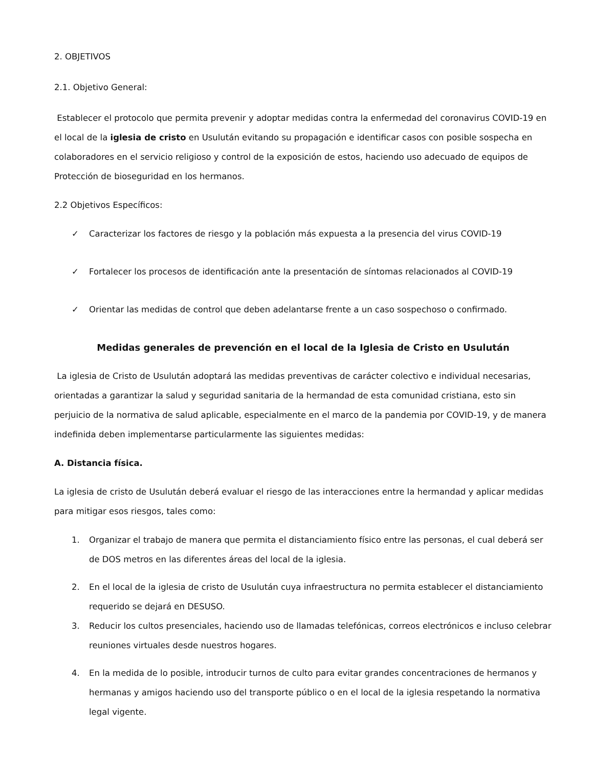2. OBJETIVOS
2.1. Objetivo General:
Establecer el protocolo que permita prevenir y adoptar medidas contra la enfermedad del coronavirus COVID-19 en el local de la iglesia de cristo en Usulután evitando su propagación e identificar casos con posible sospecha en colaboradores en el servicio religioso y control de la exposición de estos, haciendo uso adecuado de equipos de Protección de bioseguridad en los hermanos.
2.2 Objetivos Específicos:
✓ Caracterizar los factores de riesgo y la población más expuesta a la presencia del virus COVID-19
✓ Fortalecer los procesos de identificación ante la presentación de síntomas relacionados al COVID-19
✓ Orientar las medidas de control que deben adelantarse frente a un caso sospechoso o confirmado.
Medidas generales de prevención en el local de la Iglesia de Cristo en Usulután
La iglesia de Cristo de Usulután adoptará las medidas preventivas de carácter colectivo e individual necesarias, orientadas a garantizar la salud y seguridad sanitaria de la hermandad de esta comunidad cristiana, esto sin perjuicio de la normativa de salud aplicable, especialmente en el marco de la pandemia por COVID-19, y de manera indefinida deben implementarse particularmente las siguientes medidas:
A. Distancia física.
La iglesia de cristo de Usulután deberá evaluar el riesgo de las interacciones entre la hermandad y aplicar medidas para mitigar esos riesgos, tales como:
1. Organizar el trabajo de manera que permita el distanciamiento físico entre las personas, el cual deberá ser de DOS metros en las diferentes áreas del local de la iglesia.
2. En el local de la iglesia de cristo de Usulután cuya infraestructura no permita establecer el distanciamiento requerido se dejará en DESUSO.
3. Reducir los cultos presenciales, haciendo uso de llamadas telefónicas, correos electrónicos e incluso celebrar reuniones virtuales desde nuestros hogares.
4. En la medida de lo posible, introducir turnos de culto para evitar grandes concentraciones de hermanos y hermanas y amigos haciendo uso del transporte público o en el local de la iglesia respetando la normativa legal vigente.